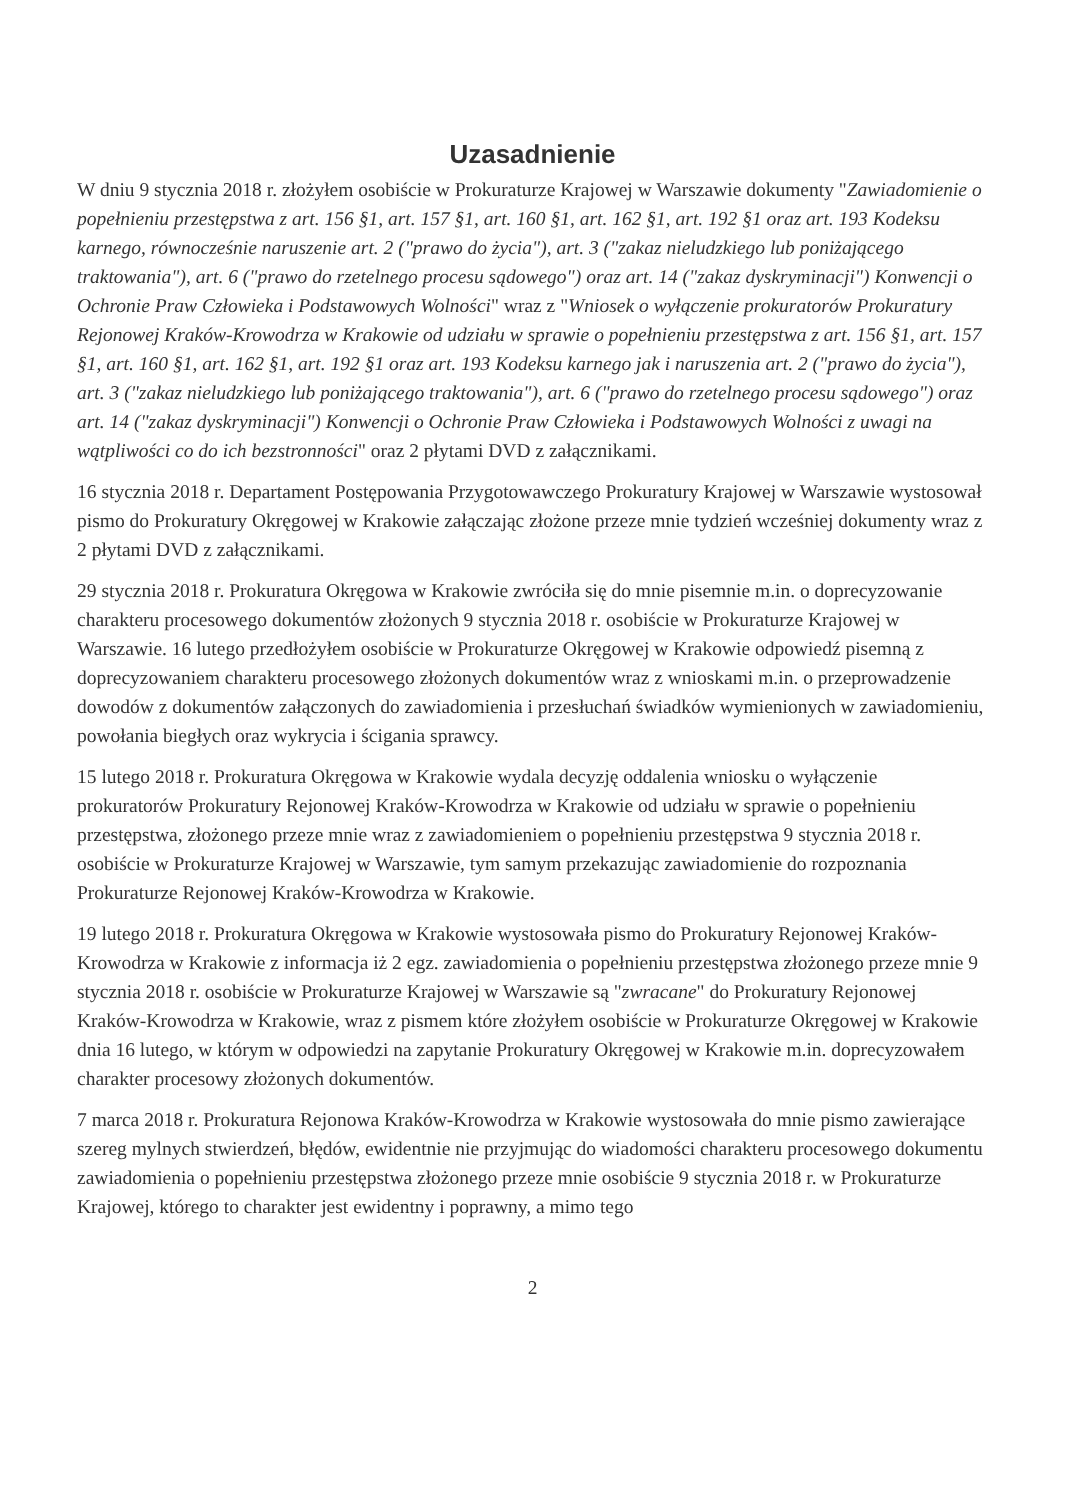Uzasadnienie
W dniu 9 stycznia 2018 r. złożyłem osobiście w Prokuraturze Krajowej w Warszawie dokumenty "Zawiadomienie o popełnieniu przestępstwa z art. 156 §1, art. 157 §1, art. 160 §1, art. 162 §1, art. 192 §1 oraz art. 193 Kodeksu karnego, równocześnie naruszenie art. 2 ("prawo do życia"), art. 3 ("zakaz nieludzkiego lub poniżającego traktowania"), art. 6 ("prawo do rzetelnego procesu sądowego") oraz art. 14 ("zakaz dyskryminacji") Konwencji o Ochronie Praw Człowieka i Podstawowych Wolności" wraz z "Wniosek o wyłączenie prokuratorów Prokuratury Rejonowej Kraków-Krowodrza w Krakowie od udziału w sprawie o popełnieniu przestępstwa z art. 156 §1, art. 157 §1, art. 160 §1, art. 162 §1, art. 192 §1 oraz art. 193 Kodeksu karnego jak i naruszenia art. 2 ("prawo do życia"), art. 3 ("zakaz nieludzkiego lub poniżającego traktowania"), art. 6 ("prawo do rzetelnego procesu sądowego") oraz art. 14 ("zakaz dyskryminacji") Konwencji o Ochronie Praw Człowieka i Podstawowych Wolności z uwagi na wątpliwości co do ich bezstronności" oraz 2 płytami DVD z załącznikami.
16 stycznia 2018 r. Departament Postępowania Przygotowawczego Prokuratury Krajowej w Warszawie wystosował pismo do Prokuratury Okręgowej w Krakowie załączając złożone przeze mnie tydzień wcześniej dokumenty wraz z 2 płytami DVD z załącznikami.
29 stycznia 2018 r. Prokuratura Okręgowa w Krakowie zwróciła się do mnie pisemnie m.in. o doprecyzowanie charakteru procesowego dokumentów złożonych 9 stycznia 2018 r. osobiście w Prokuraturze Krajowej w Warszawie. 16 lutego przedłożyłem osobiście w Prokuraturze Okręgowej w Krakowie odpowiedź pisemną z doprecyzowaniem charakteru procesowego złożonych dokumentów wraz z wnioskami m.in. o przeprowadzenie dowodów z dokumentów załączonych do zawiadomienia i przesłuchań świadków wymienionych w zawiadomieniu, powołania biegłych oraz wykrycia i ścigania sprawcy.
15 lutego 2018 r. Prokuratura Okręgowa w Krakowie wydala decyzję oddalenia wniosku o wyłączenie prokuratorów Prokuratury Rejonowej Kraków-Krowodrza w Krakowie od udziału w sprawie o popełnieniu przestępstwa, złożonego przeze mnie wraz z zawiadomieniem o popełnieniu przestępstwa 9 stycznia 2018 r. osobiście w Prokuraturze Krajowej w Warszawie, tym samym przekazując zawiadomienie do rozpoznania Prokuraturze Rejonowej Kraków-Krowodrza w Krakowie.
19 lutego 2018 r. Prokuratura Okręgowa w Krakowie wystosowała pismo do Prokuratury Rejonowej Kraków-Krowodrza w Krakowie z informacja iż 2 egz. zawiadomienia o popełnieniu przestępstwa złożonego przeze mnie 9 stycznia 2018 r. osobiście w Prokuraturze Krajowej w Warszawie są "zwracane" do Prokuratury Rejonowej Kraków-Krowodrza w Krakowie, wraz z pismem które złożyłem osobiście w Prokuraturze Okręgowej w Krakowie dnia 16 lutego, w którym w odpowiedzi na zapytanie Prokuratury Okręgowej w Krakowie m.in. doprecyzowałem charakter procesowy złożonych dokumentów.
7 marca 2018 r. Prokuratura Rejonowa Kraków-Krowodrza w Krakowie wystosowała do mnie pismo zawierające szereg mylnych stwierdzeń, błędów, ewidentnie nie przyjmując do wiadomości charakteru procesowego dokumentu zawiadomienia o popełnieniu przestępstwa złożonego przeze mnie osobiście 9 stycznia 2018 r. w Prokuraturze Krajowej, którego to charakter jest ewidentny i poprawny, a mimo tego
2